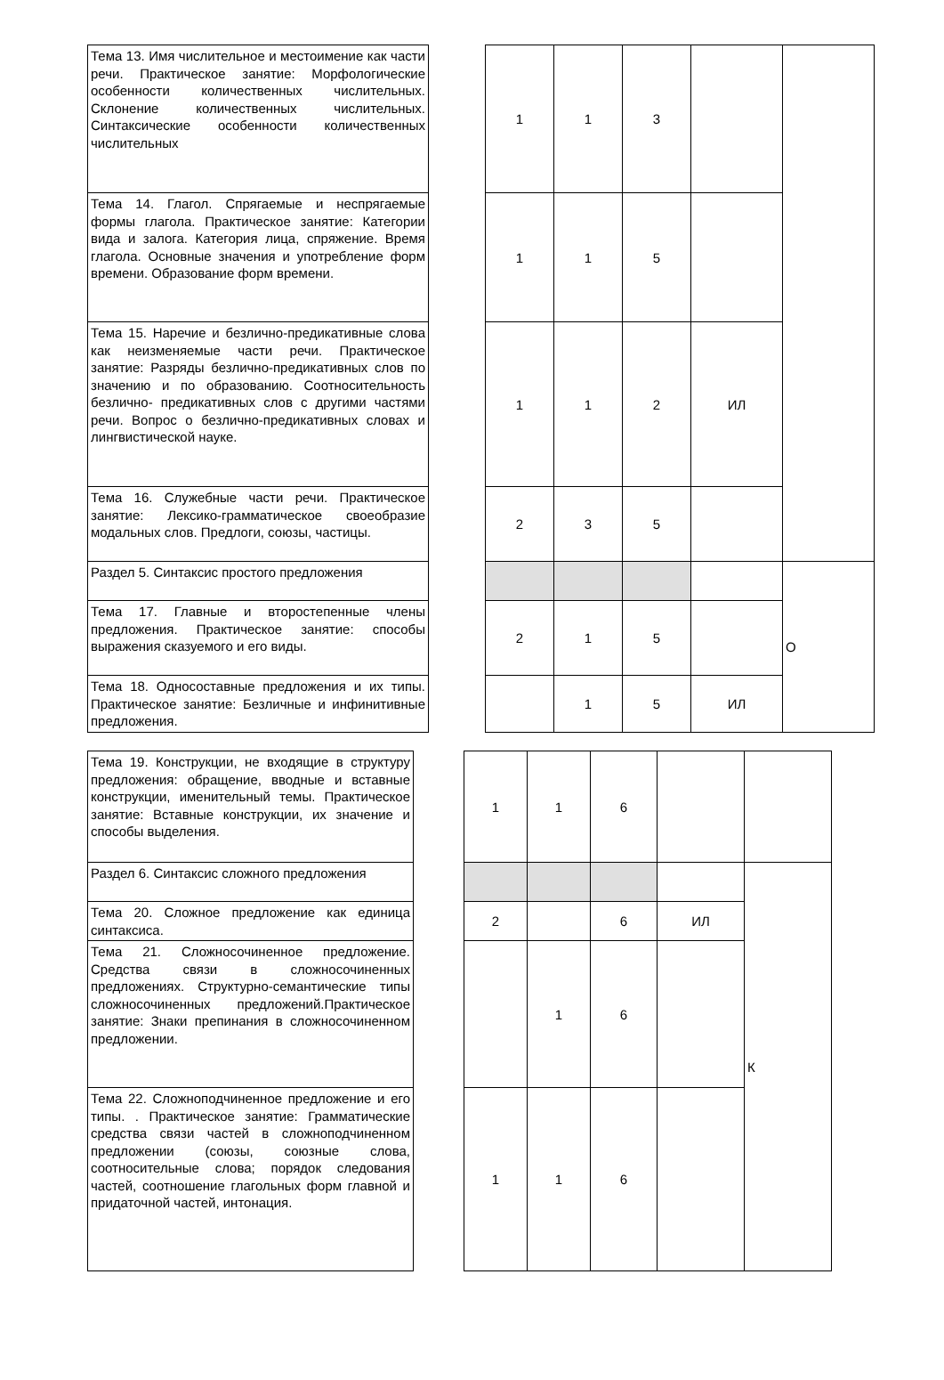| Тема 13. Имя числительное и местоимение как части речи. Практическое занятие: Морфологические особенности количественных числительных. Склонение количественных числительных. Синтаксические особенности количественных числительных | | 1 | 1 | 3 | | |
| Тема 14. Глагол. Спрягаемые и неспрягаемые формы глагола. Практическое занятие: Категории вида и залога. Категория лица, спряжение. Время глагола. Основные значения и употребление форм времени. Образование форм времени. | | 1 | 1 | 5 | | |
| Тема 15. Наречие и безлично-предикативные слова как неизменяемые части речи. Практическое занятие: Разряды безлично-предикативных слов по значению и по образованию. Соотносительность безлично- предикативных слов с другими частями речи. Вопрос о безлично-предикативных словах и лингвистической науке. | | 1 | 1 | 2 | ИЛ | |
| Тема 16. Служебные части речи. Практическое занятие: Лексико-грамматическое своеобразие модальных слов. Предлоги, союзы, частицы. | | 2 | 3 | 5 | | |
| Раздел 5. Синтаксис простого предложения | | | | | | О |
| Тема 17. Главные и второстепенные члены предложения. Практическое занятие: способы выражения сказуемого и его виды. | | 2 | 1 | 5 | | |
| Тема 18. Односоставные предложения и их типы. Практическое занятие: Безличные и инфинитивные предложения. | | | 1 | 5 | ИЛ | |
| Тема 19. Конструкции, не входящие в структуру предложения: обращение, вводные и вставные конструкции, именительный темы. Практическое занятие: Вставные конструкции, их значение и способы выделения. | | 1 | 1 | 6 | | |
| Раздел 6. Синтаксис сложного предложения | | | | | | К |
| Тема 20. Сложное предложение как единица синтаксиса. | | 2 | | 6 | ИЛ | |
| Тема 21. Сложносочиненное предложение. Средства связи в сложносочиненных предложениях. Структурно-семантические типы сложносочиненных предложений.Практическое занятие: Знаки препинания в сложносочиненном предложении. | | | 1 | 6 | | |
| Тема 22. Сложноподчиненное предложение и его типы. . Практическое занятие: Грамматические средства связи частей в сложноподчиненном предложении (союзы, союзные слова, соотносительные слова; порядок следования частей, соотношение глагольных форм главной и придаточной частей, интонация. | | 1 | 1 | 6 | | |